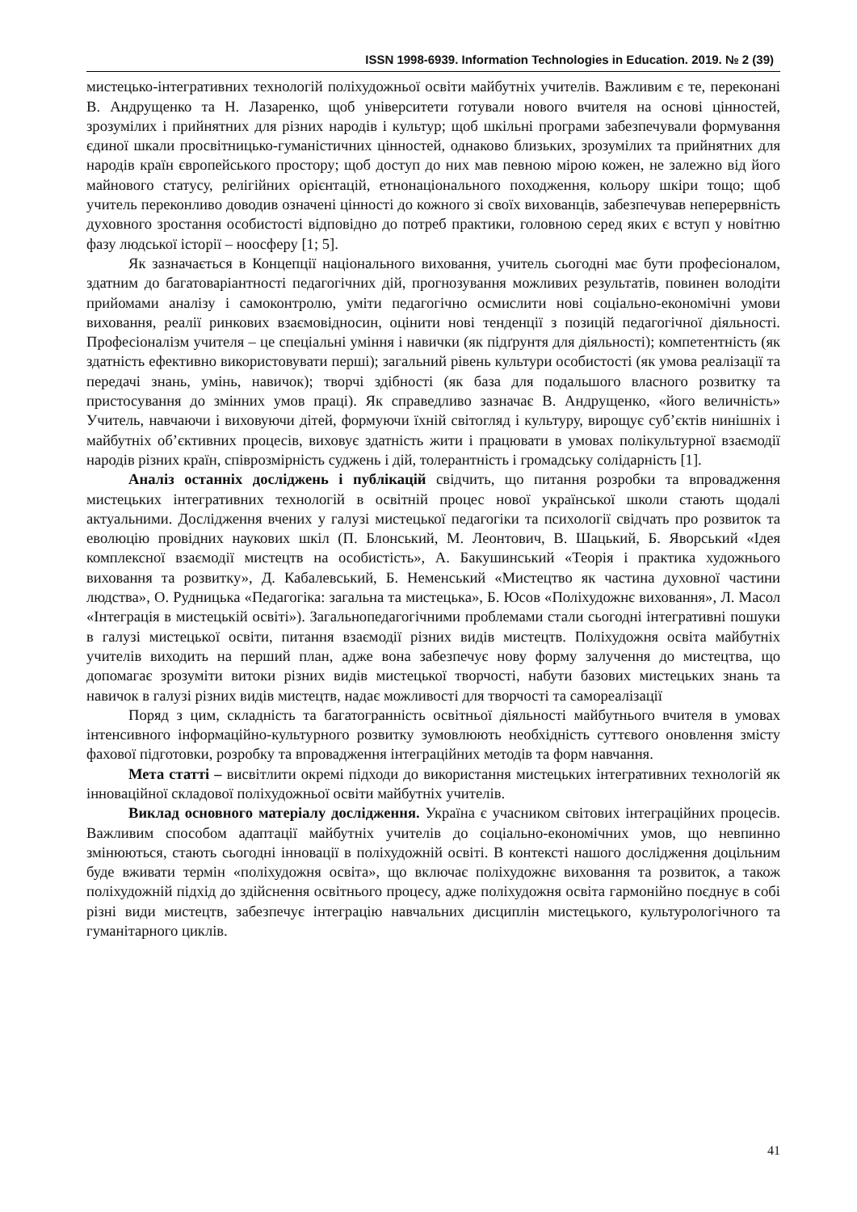ISSN 1998-6939. Information Technologies in Education. 2019. № 2 (39)
мистецько-інтегративних технологій поліхудожньої освіти майбутніх учителів. Важливим є те, переконані В. Андрущенко та Н. Лазаренко, щоб університети готували нового вчителя на основі цінностей, зрозумілих і прийнятних для різних народів і культур; щоб шкільні програми забезпечували формування єдиної шкали просвітницько-гуманістичних цінностей, однаково близьких, зрозумілих та прийнятних для народів країн європейського простору; щоб доступ до них мав певною мірою кожен, не залежно від його майнового статусу, релігійних орієнтацій, етнонаціонального походження, кольору шкіри тощо; щоб учитель переконливо доводив означені цінності до кожного зі своїх вихованців, забезпечував неперервність духовного зростання особистості відповідно до потреб практики, головною серед яких є вступ у новітню фазу людської історії – ноосферу [1; 5].
Як зазначається в Концепції національного виховання, учитель сьогодні має бути професіоналом, здатним до багатоваріантності педагогічних дій, прогнозування можливих результатів, повинен володіти прийомами аналізу і самоконтролю, уміти педагогічно осмислити нові соціально-економічні умови виховання, реалії ринкових взаємовідносин, оцінити нові тенденції з позицій педагогічної діяльності. Професіоналізм учителя – це спеціальні уміння і навички (як підґрунтя для діяльності); компетентність (як здатність ефективно використовувати перші); загальний рівень культури особистості (як умова реалізації та передачі знань, умінь, навичок); творчі здібності (як база для подальшого власного розвитку та пристосування до змінних умов праці). Як справедливо зазначає В. Андрущенко, «його величність» Учитель, навчаючи і виховуючи дітей, формуючи їхній світогляд і культуру, вирощує суб’єктів нинішніх і майбутніх об’єктивних процесів, виховує здатність жити і працювати в умовах полікультурної взаємодії народів різних країн, співрозмірність суджень і дій, толерантність і громадську солідарність [1].
Аналіз останніх досліджень і публікацій свідчить, що питання розробки та впровадження мистецьких інтегративних технологій в освітній процес нової української школи стають щодалі актуальними. Дослідження вчених у галузі мистецької педагогіки та психології свідчать про розвиток та еволюцію провідних наукових шкіл (П. Блонський, М. Леонтович, В. Шацький, Б. Яворський «Ідея комплексної взаємодії мистецтв на особистість», А. Бакушинський «Теорія і практика художнього виховання та розвитку», Д. Кабалевський, Б. Неменський «Мистецтво як частина духовної частини людства», О. Рудницька «Педагогіка: загальна та мистецька», Б. Юсов «Поліхудожнє виховання», Л. Масол «Інтеграція в мистецькій освіті»). Загальнопедагогічними проблемами стали сьогодні інтегративні пошуки в галузі мистецької освіти, питання взаємодії різних видів мистецтв. Поліхудожня освіта майбутніх учителів виходить на перший план, адже вона забезпечує нову форму залучення до мистецтва, що допомагає зрозуміти витоки різних видів мистецької творчості, набути базових мистецьких знань та навичок в галузі різних видів мистецтв, надає можливості для творчості та самореалізації
Поряд з цим, складність та багатогранність освітньої діяльності майбутнього вчителя в умовах інтенсивного інформаційно-культурного розвитку зумовлюють необхідність суттєвого оновлення змісту фахової підготовки, розробку та впровадження інтеграційних методів та форм навчання.
Мета статті – висвітлити окремі підходи до використання мистецьких інтегративних технологій як інноваційної складової поліхудожньої освіти майбутніх учителів.
Виклад основного матеріалу дослідження. Україна є учасником світових інтеграційних процесів. Важливим способом адаптації майбутніх учителів до соціально-економічних умов, що невпинно змінюються, стають сьогодні інновації в поліхудожній освіті. В контексті нашого дослідження доцільним буде вживати термін «поліхудожня освіта», що включає поліхудожнє виховання та розвиток, а також поліхудожній підхід до здійснення освітнього процесу, адже поліхудожня освіта гармонійно поєднує в собі різні види мистецтв, забезпечує інтеграцію навчальних дисциплін мистецького, культурологічного та гуманітарного циклів.
41